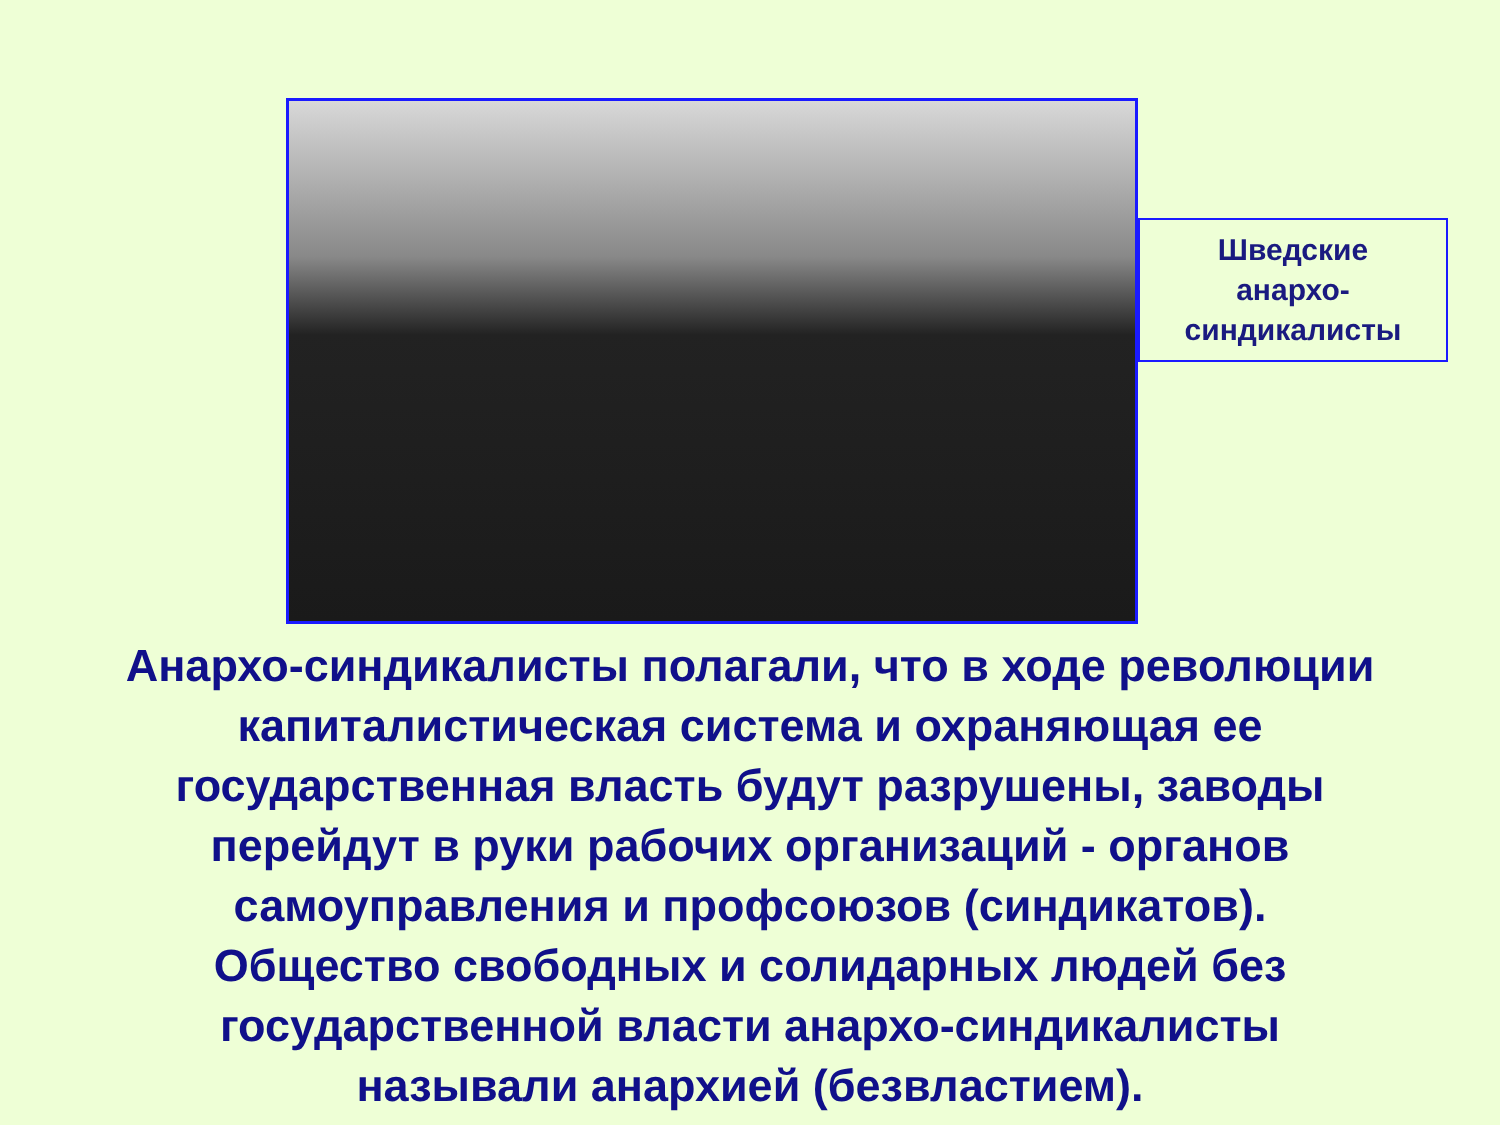Шведские
анархо-
синдикалисты
Анархо-синдикалисты полагали, что в ходе революции
капиталистическая система и охраняющая ее
государственная власть будут разрушены, заводы
перейдут в руки рабочих организаций - органов
самоуправления и профсоюзов (синдикатов).
Общество свободных и солидарных людей без
государственной власти анархо-синдикалисты
называли анархией (безвластием).